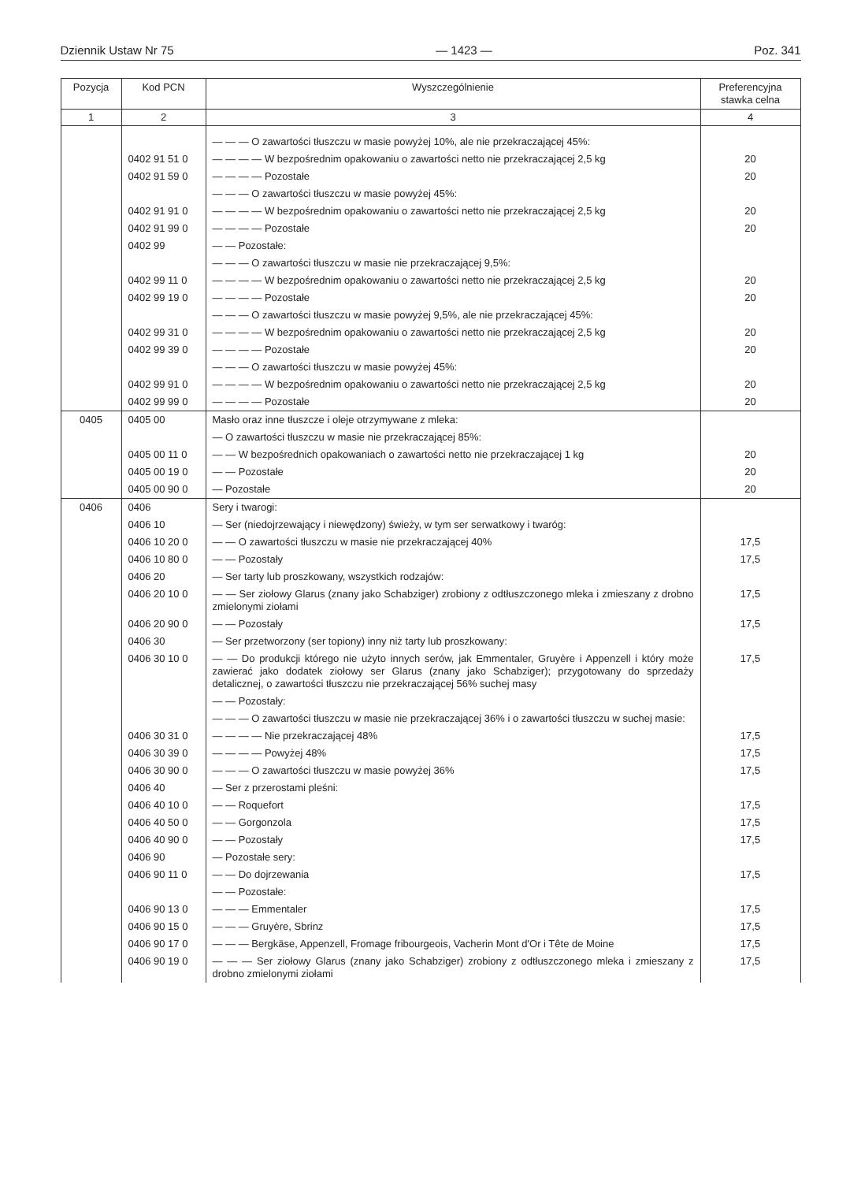Dziennik Ustaw Nr 75 — 1423 — Poz. 341
| Pozycja | Kod PCN | Wyszczególnienie | Preferencyjna stawka celna |
| --- | --- | --- | --- |
| 1 | 2 | 3 | 4 |
| | | — — — O zawartości tłuszczu w masie powyżej 10%, ale nie przekraczającej 45%: | |
| | 0402 91 51 0 | — — — — W bezpośrednim opakowaniu o zawartości netto nie przekraczającej 2,5 kg | 20 |
| | 0402 91 59 0 | — — — — Pozostałe | 20 |
| | | — — — O zawartości tłuszczu w masie powyżej 45%: | |
| | 0402 91 91 0 | — — — — W bezpośrednim opakowaniu o zawartości netto nie przekraczającej 2,5 kg | 20 |
| | 0402 91 99 0 | — — — — Pozostałe | 20 |
| | 0402 99 | — — Pozostałe: | |
| | | — — — O zawartości tłuszczu w masie nie przekraczającej 9,5%: | |
| | 0402 99 11 0 | — — — — W bezpośrednim opakowaniu o zawartości netto nie przekraczającej 2,5 kg | 20 |
| | 0402 99 19 0 | — — — — Pozostałe | 20 |
| | | — — — O zawartości tłuszczu w masie powyżej 9,5%, ale nie przekraczającej 45%: | |
| | 0402 99 31 0 | — — — — W bezpośrednim opakowaniu o zawartości netto nie przekraczającej 2,5 kg | 20 |
| | 0402 99 39 0 | — — — — Pozostałe | 20 |
| | | — — — O zawartości tłuszczu w masie powyżej 45%: | |
| | 0402 99 91 0 | — — — — W bezpośrednim opakowaniu o zawartości netto nie przekraczającej 2,5 kg | 20 |
| | 0402 99 99 0 | — — — — Pozostałe | 20 |
| 0405 | 0405 00 | Masło oraz inne tłuszcze i oleje otrzymywane z mleka: | |
| | | — O zawartości tłuszczu w masie nie przekraczającej 85%: | |
| | 0405 00 11 0 | — — W bezpośrednich opakowaniach o zawartości netto nie przekraczającej 1 kg | 20 |
| | 0405 00 19 0 | — — Pozostałe | 20 |
| | 0405 00 90 0 | — Pozostałe | 20 |
| 0406 | 0406 | Sery i twarogi: | |
| | 0406 10 | — Ser (niedojrzewający i niewędzony) świeży, w tym ser serwatkowy i twaróg: | |
| | 0406 10 20 0 | — — O zawartości tłuszczu w masie nie przekraczającej 40% | 17,5 |
| | 0406 10 80 0 | — — Pozostały | 17,5 |
| | 0406 20 | — Ser tarty lub proszkowany, wszystkich rodzajów: | |
| | 0406 20 10 0 | — — Ser ziołowy Glarus (znany jako Schabziger) zrobiony z odtłuszczonego mleka i zmieszany z drobno zmielonymi ziołami | 17,5 |
| | 0406 20 90 0 | — — Pozostały | 17,5 |
| | 0406 30 | — Ser przetworzony (ser topiony) inny niż tarty lub proszkowany: | |
| | 0406 30 10 0 | — — Do produkcji którego nie użyto innych serów, jak Emmentaler, Gruyère i Appenzell i który może zawierać jako dodatek ziołowy ser Glarus (znany jako Schabziger); przygotowany do sprzedaży detalicznej, o zawartości tłuszczu nie przekraczającej 56% suchej masy | 17,5 |
| | | — — Pozostały: | |
| | | — — — O zawartości tłuszczu w masie nie przekraczającej 36% i o zawartości tłuszczu w suchej masie: | |
| | 0406 30 31 0 | — — — — Nie przekraczającej 48% | 17,5 |
| | 0406 30 39 0 | — — — — Powyżej 48% | 17,5 |
| | 0406 30 90 0 | — — — O zawartości tłuszczu w masie powyżej 36% | 17,5 |
| | 0406 40 | — Ser z przerostami pleśni: | |
| | 0406 40 10 0 | — — Roquefort | 17,5 |
| | 0406 40 50 0 | — — Gorgonzola | 17,5 |
| | 0406 40 90 0 | — — Pozostały | 17,5 |
| | 0406 90 | — Pozostałe sery: | |
| | 0406 90 11 0 | — — Do dojrzewania | 17,5 |
| | | — — Pozostałe: | |
| | 0406 90 13 0 | — — — Emmentaler | 17,5 |
| | 0406 90 15 0 | — — — Gruyère, Sbrinz | 17,5 |
| | 0406 90 17 0 | — — — Bergkäse, Appenzell, Fromage fribourgeois, Vacherin Mont d'Or i Tête de Moine | 17,5 |
| | 0406 90 19 0 | — — — Ser ziołowy Glarus (znany jako Schabziger) zrobiony z odtłuszczonego mleka i zmieszany z drobno zmielonymi ziołami | 17,5 |